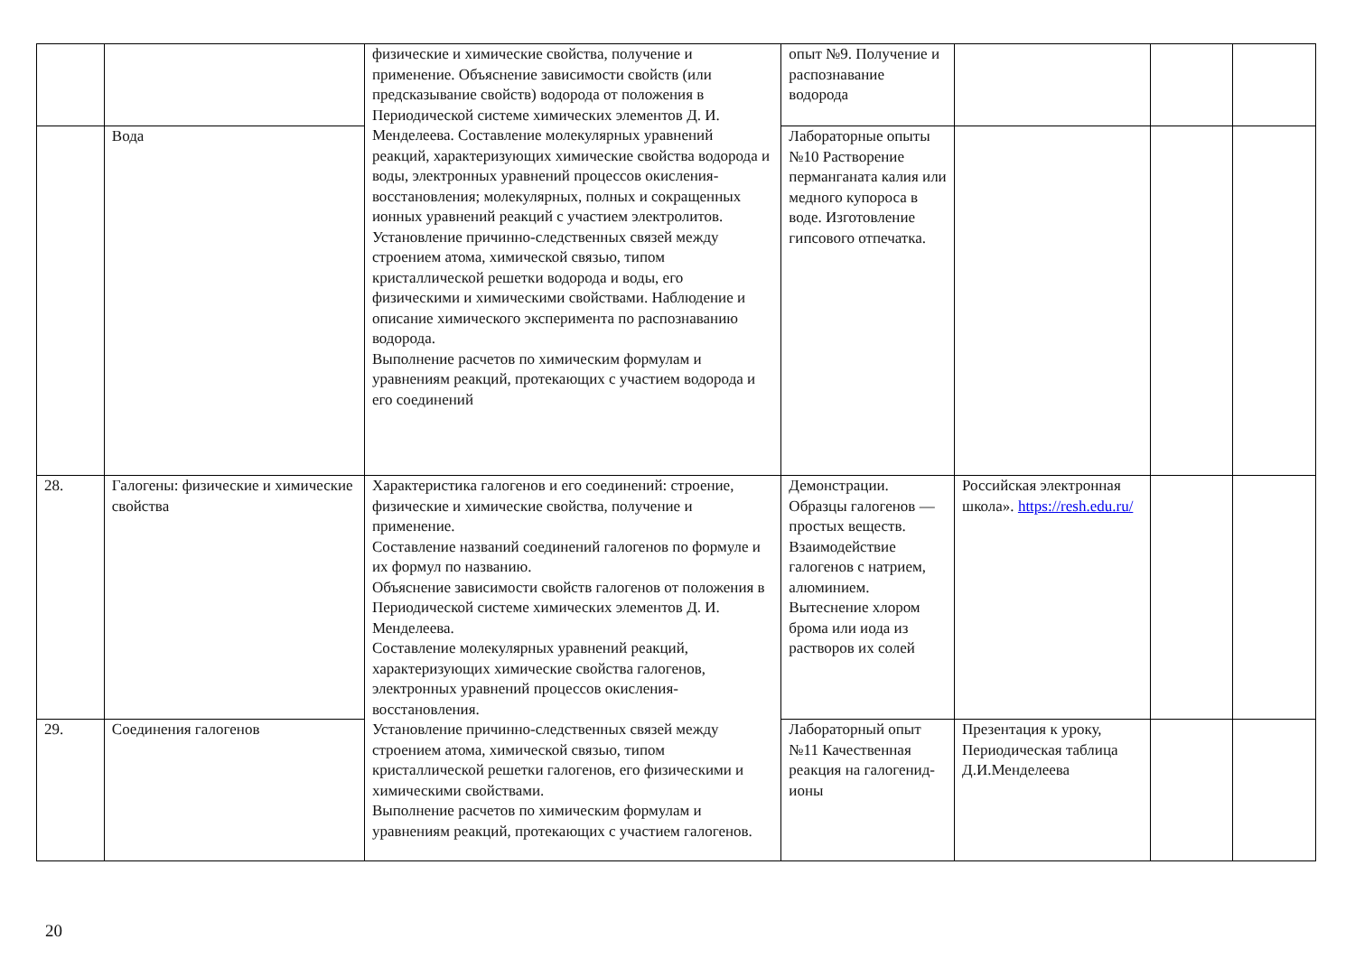| | | физические и химические свойства, получение и применение. Объяснение зависимости свойств (или предсказывание свойств) водорода от положения в Периодической системе химических элементов Д. И. Менделеева. Составление молекулярных уравнений реакций, характеризующих химические свойства водорода и воды, электронных уравнений процессов окисления-восстановления; молекулярных, полных и сокращенных ионных уравнений реакций с участием электролитов. Установление причинно-следственных связей между строением атома, химической связью, типом кристаллической решетки водорода и воды, его физическими и химическими свойствами. Наблюдение и описание химического эксперимента по распознаванию водорода. Выполнение расчетов по химическим формулам и уравнениям реакций, протекающих с участием водорода и его соединений | опыт №9. Получение и распознавание водорода | | | |
| | Вода | | Лабораторные опыты №10 Растворение перманганата калия или медного купороса в воде. Изготовление гипсового отпечатка. | | | |
| 28. | Галогены: физические и химические свойства | Характеристика галогенов и его соединений: строение, физические и химические свойства, получение и применение. Составление названий соединений галогенов по формуле и их формул по названию. Объяснение зависимости свойств галогенов от положения в Периодической системе химических элементов Д. И. Менделеева. Составление молекулярных уравнений реакций, характеризующих химические свойства галогенов, электронных уравнений процессов окисления-восстановления. Установление причинно-следственных связей между строением атома, химической связью, типом кристаллической решетки галогенов, его физическими и химическими свойствами. Выполнение расчетов по химическим формулам и уравнениям реакций, протекающих с участием галогенов. | Демонстрации. Образцы галогенов —простых веществ. Взаимодействие галогенов с натрием, алюминием. Вытеснение хлором брома или иода из растворов их солей | Российская электронная школа». https://resh.edu.ru/ | | |
| 29. | Соединения галогенов | | Лабораторный опыт №11 Качественная реакция на галогенид-ионы | Презентация к уроку, Периодическая таблица Д.И.Менделеева | | |
20